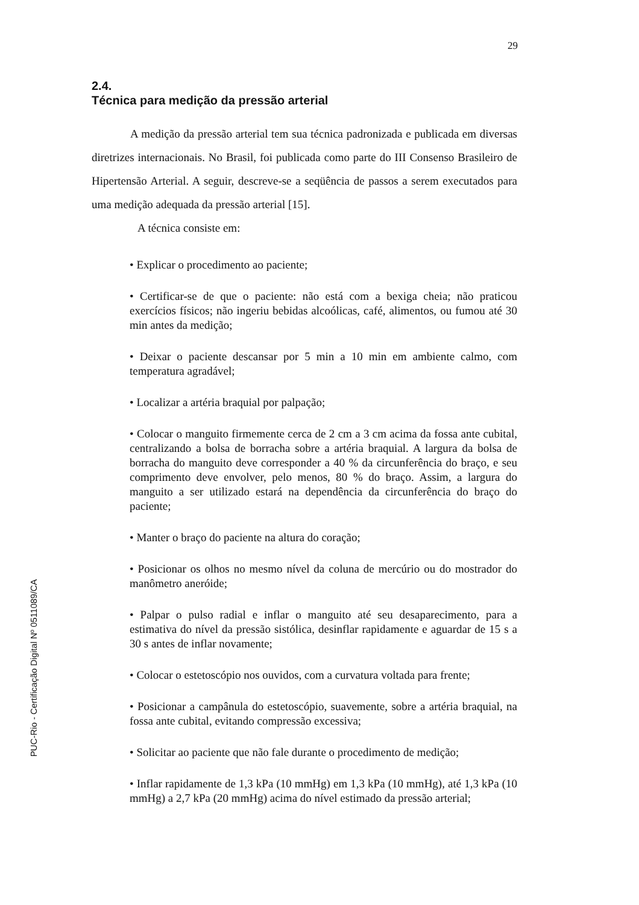29
PUC-Rio - Certificação Digital Nº 0511089/CA
2.4.
Técnica para medição da pressão arterial
A medição da pressão arterial tem sua técnica padronizada e publicada em diversas diretrizes internacionais. No Brasil, foi publicada como parte do III Consenso Brasileiro de Hipertensão Arterial. A seguir, descreve-se a seqüência de passos a serem executados para uma medição adequada da pressão arterial [15].
A técnica consiste em:
• Explicar o procedimento ao paciente;
• Certificar-se de que o paciente: não está com a bexiga cheia; não praticou exercícios físicos; não ingeriu bebidas alcoólicas, café, alimentos, ou fumou até 30 min antes da medição;
• Deixar o paciente descansar por 5 min a 10 min em ambiente calmo, com temperatura agradável;
• Localizar a artéria braquial por palpação;
• Colocar o manguito firmemente cerca de 2 cm a 3 cm acima da fossa ante cubital, centralizando a bolsa de borracha sobre a artéria braquial. A largura da bolsa de borracha do manguito deve corresponder a 40 % da circunferência do braço, e seu comprimento deve envolver, pelo menos, 80 % do braço. Assim, a largura do manguito a ser utilizado estará na dependência da circunferência do braço do paciente;
• Manter o braço do paciente na altura do coração;
• Posicionar os olhos no mesmo nível da coluna de mercúrio ou do mostrador do manômetro aneróide;
• Palpar o pulso radial e inflar o manguito até seu desaparecimento, para a estimativa do nível da pressão sistólica, desinflar rapidamente e aguardar de 15 s a 30 s antes de inflar novamente;
• Colocar o estetoscópio nos ouvidos, com a curvatura voltada para frente;
• Posicionar a campânula do estetoscópio, suavemente, sobre a artéria braquial, na fossa ante cubital, evitando compressão excessiva;
• Solicitar ao paciente que não fale durante o procedimento de medição;
• Inflar rapidamente de 1,3 kPa (10 mmHg) em 1,3 kPa (10 mmHg), até 1,3 kPa (10 mmHg) a 2,7 kPa (20 mmHg) acima do nível estimado da pressão arterial;